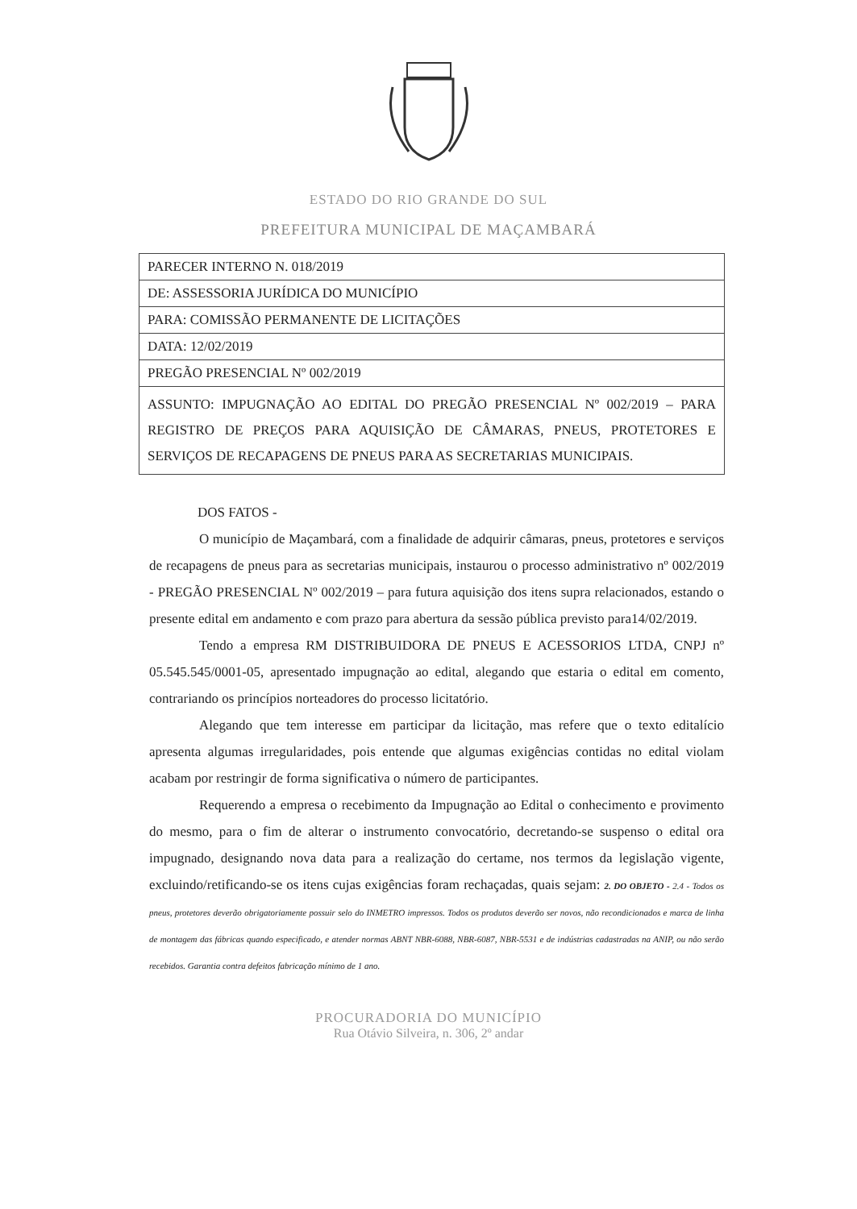ESTADO DO RIO GRANDE DO SUL
PREFEITURA MUNICIPAL DE MAÇAMBARÁ
| PARECER INTERNO N. 018/2019 |
| DE: ASSESSORIA JURÍDICA DO MUNICÍPIO |
| PARA: COMISSÃO PERMANENTE DE LICITAÇÕES |
| DATA: 12/02/2019 |
| PREGÃO PRESENCIAL Nº 002/2019 |
| ASSUNTO: IMPUGNAÇÃO AO EDITAL DO PREGÃO PRESENCIAL Nº 002/2019 – PARA REGISTRO DE PREÇOS PARA AQUISIÇÃO DE CÂMARAS, PNEUS, PROTETORES E SERVIÇOS DE RECAPAGENS DE PNEUS PARA AS SECRETARIAS MUNICIPAIS. |
DOS FATOS -
O município de Maçambará, com a finalidade de adquirir câmaras, pneus, protetores e serviços de recapagens de pneus para as secretarias municipais, instaurou o processo administrativo nº 002/2019 - PREGÃO PRESENCIAL Nº 002/2019 – para futura aquisição dos itens supra relacionados, estando o presente edital em andamento e com prazo para abertura da sessão pública previsto para14/02/2019.
Tendo a empresa RM DISTRIBUIDORA DE PNEUS E ACESSORIOS LTDA, CNPJ nº 05.545.545/0001-05, apresentado impugnação ao edital, alegando que estaria o edital em comento, contrariando os princípios norteadores do processo licitatório.
Alegando que tem interesse em participar da licitação, mas refere que o texto editalício apresenta algumas irregularidades, pois entende que algumas exigências contidas no edital violam acabam por restringir de forma significativa o número de participantes.
Requerendo a empresa o recebimento da Impugnação ao Edital o conhecimento e provimento do mesmo, para o fim de alterar o instrumento convocatório, decretando-se suspenso o edital ora impugnado, designando nova data para a realização do certame, nos termos da legislação vigente, excluindo/retificando-se os itens cujas exigências foram rechaçadas, quais sejam: 2. DO OBJETO - 2.4 - Todos os pneus, protetores deverão obrigatoriamente possuir selo do INMETRO impressos. Todos os produtos deverão ser novos, não recondicionados e marca de linha de montagem das fábricas quando especificado, e atender normas ABNT NBR-6088, NBR-6087, NBR-5531 e de indústrias cadastradas na ANIP, ou não serão recebidos. Garantia contra defeitos fabricação mínimo de 1 ano.
PROCURADORIA DO MUNICÍPIO
Rua Otávio Silveira, n. 306, 2º andar